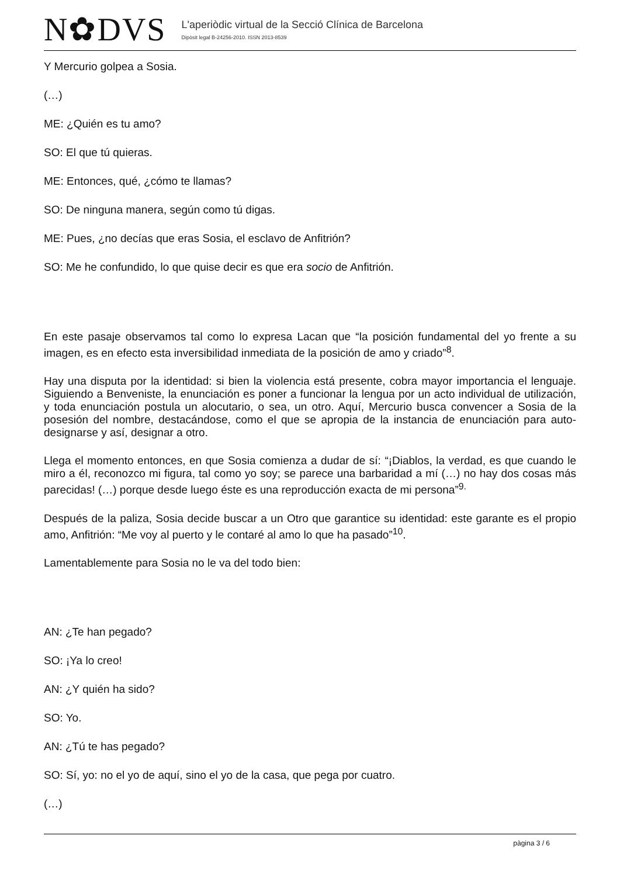N✿DVS
L'aperiòdic virtual de la Secció Clínica de Barcelona
Dipòsit legal B-24256-2010. ISSN 2013-8539
Y Mercurio golpea a Sosia.
(…)
ME: ¿Quién es tu amo?
SO: El que tú quieras.
ME: Entonces, qué, ¿cómo te llamas?
SO: De ninguna manera, según como tú digas.
ME: Pues, ¿no decías que eras Sosia, el esclavo de Anfitrión?
SO: Me he confundido, lo que quise decir es que era socio de Anfitrión.
En este pasaje observamos tal como lo expresa Lacan que “la posición fundamental del yo frente a su imagen, es en efecto esta inversibilidad inmediata de la posición de amo y criado”<sup>8</sup>.
Hay una disputa por la identidad: si bien la violencia está presente, cobra mayor importancia el lenguaje. Siguiendo a Benveniste, la enunciación es poner a funcionar la lengua por un acto individual de utilización, y toda enunciación postula un alocutario, o sea, un otro. Aquí, Mercurio busca convencer a Sosia de la posesión del nombre, destacándose, como el que se apropia de la instancia de enunciación para auto-designarse y así, designar a otro.
Llega el momento entonces, en que Sosia comienza a dudar de sí: “¡Diablos, la verdad, es que cuando le miro a él, reconozco mi figura, tal como yo soy; se parece una barbaridad a mí (…) no hay dos cosas más parecidas! (…) porque desde luego éste es una reproducción exacta de mi persona”<sup>9.</sup>
Después de la paliza, Sosia decide buscar a un Otro que garantice su identidad: este garante es el propio amo, Anfitrión: “Me voy al puerto y le contaré al amo lo que ha pasado”<sup>10</sup>.
Lamentablemente para Sosia no le va del todo bien:
AN: ¿Te han pegado?
SO: ¡Ya lo creo!
AN: ¿Y quién ha sido?
SO: Yo.
AN: ¿Tú te has pegado?
SO: Sí, yo: no el yo de aquí, sino el yo de la casa, que pega por cuatro.
(…)
pàgina 3 / 6